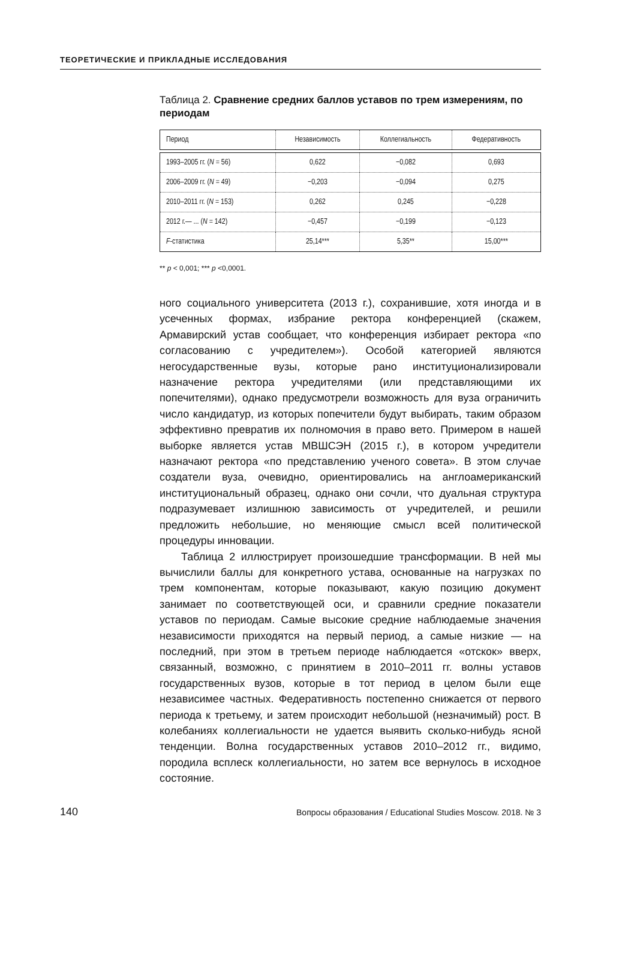ТЕОРЕТИЧЕСКИЕ И ПРИКЛАДНЫЕ ИССЛЕДОВАНИЯ
Таблица 2. Сравнение средних баллов уставов по трем измерениям, по периодам
| Период | Независимость | Коллегиальность | Федеративность |
| --- | --- | --- | --- |
| 1993–2005 гг. ( N = 56) | 0,622 | −0,082 | 0,693 |
| 2006–2009 гг. ( N = 49) | −0,203 | −0,094 | 0,275 |
| 2010–2011 гг. ( N = 153) | 0,262 | 0,245 | −0,228 |
| 2012 г.— ... ( N = 142) | −0,457 | −0,199 | −0,123 |
| F -статистика | 25,14*** | 5,35** | 15,00*** |
** p < 0,001; *** p <0,0001.
ного социального университета (2013 г.), сохранившие, хотя иногда и в усеченных формах, избрание ректора конференцией (скажем, Армавирский устав сообщает, что конференция избирает ректора «по согласованию с учредителем»). Особой категорией являются негосударственные вузы, которые рано институционализировали назначение ректора учредителями (или представляющими их попечителями), однако предусмотрели возможность для вуза ограничить число кандидатур, из которых попечители будут выбирать, таким образом эффективно превратив их полномочия в право вето. Примером в нашей выборке является устав МВШСЭН (2015 г.), в котором учредители назначают ректора «по представлению ученого совета». В этом случае создатели вуза, очевидно, ориентировались на англоамериканский институциональный образец, однако они сочли, что дуальная структура подразумевает излишнюю зависимость от учредителей, и решили предложить небольшие, но меняющие смысл всей политической процедуры инновации.
Таблица 2 иллюстрирует произошедшие трансформации. В ней мы вычислили баллы для конкретного устава, основанные на нагрузках по трем компонентам, которые показывают, какую позицию документ занимает по соответствующей оси, и сравнили средние показатели уставов по периодам. Самые высокие средние наблюдаемые значения независимости приходятся на первый период, а самые низкие — на последний, при этом в третьем периоде наблюдается «отскок» вверх, связанный, возможно, с принятием в 2010–2011 гг. волны уставов государственных вузов, которые в тот период в целом были еще независимее частных. Федеративность постепенно снижается от первого периода к третьему, и затем происходит небольшой (незначимый) рост. В колебаниях коллегиальности не удается выявить сколько-нибудь ясной тенденции. Волна государственных уставов 2010–2012 гг., видимо, породила всплеск коллегиальности, но затем все вернулось в исходное состояние.
140 Вопросы образования / Educational Studies Moscow. 2018. № 3